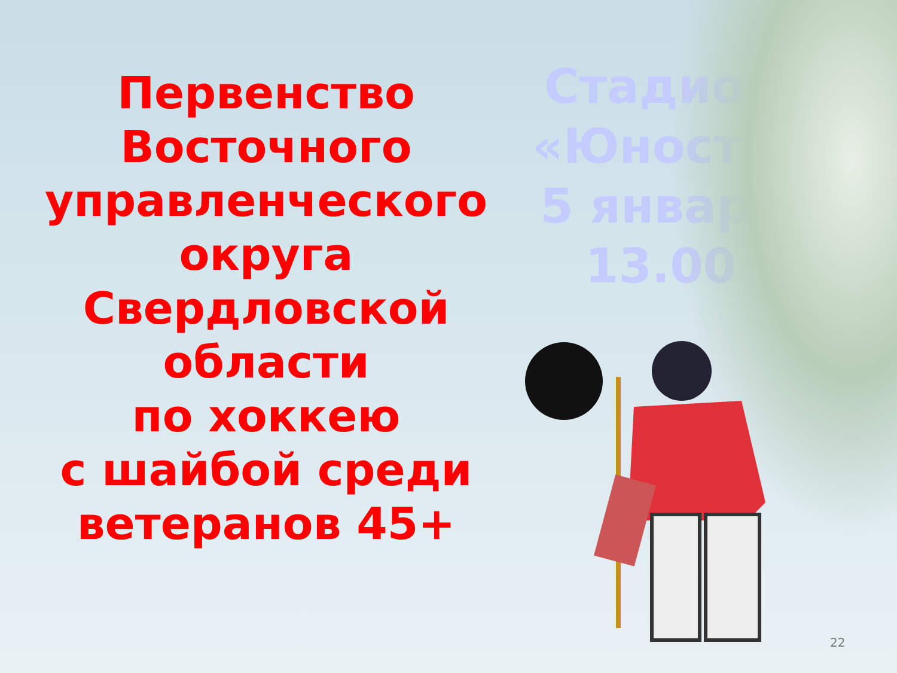Первенство
Восточного
управленческого
округа
Свердловской
области
по хоккею
с шайбой среди
ветеранов 45+
Стадион
«Юность»
5 января
13.00
22